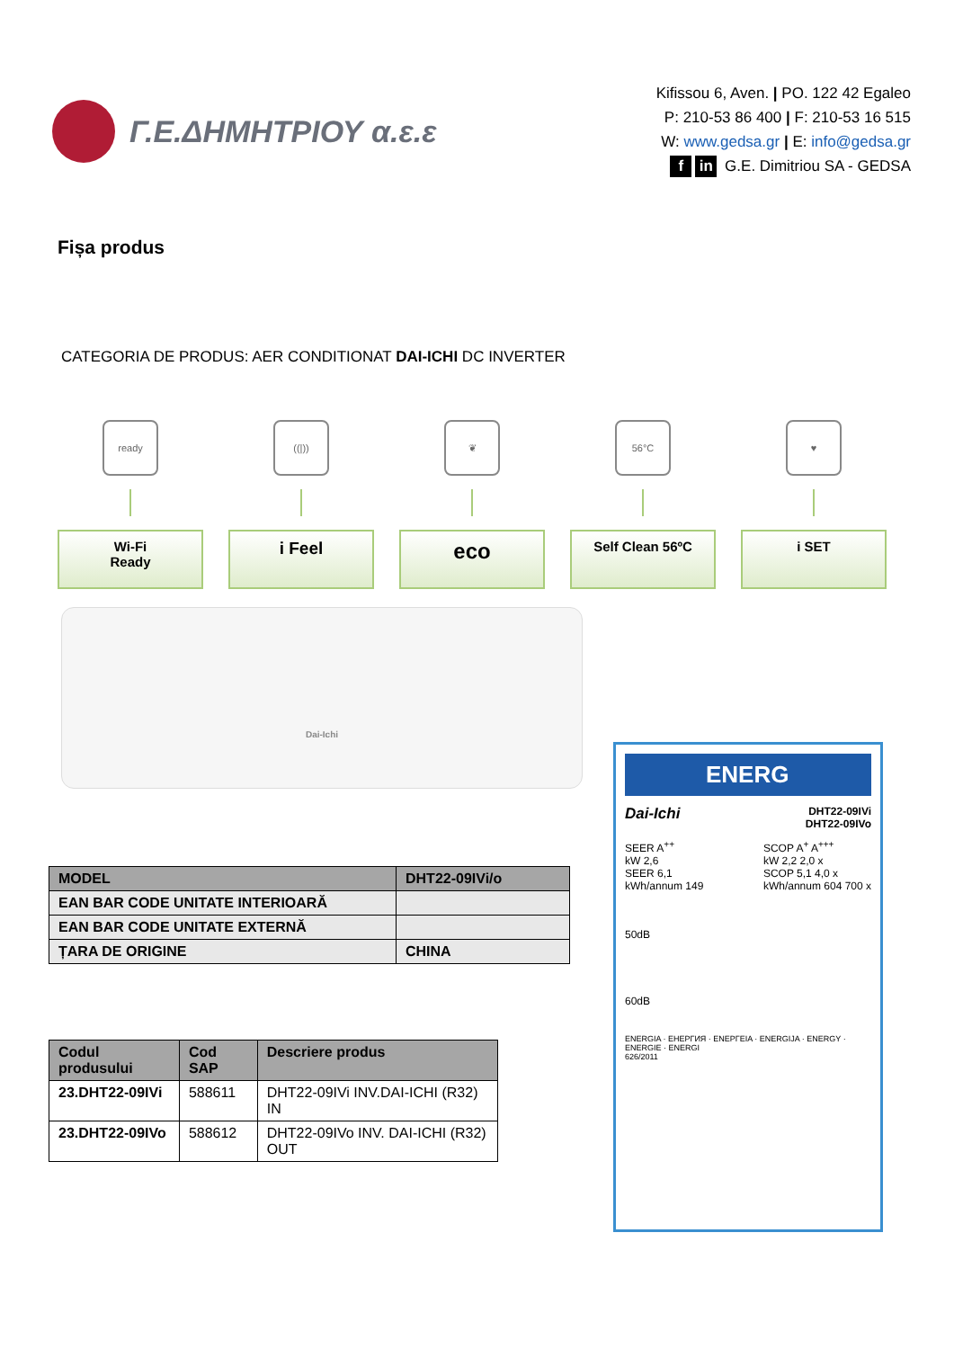Γ.Ε.ΔΗΜΗΤΡΙΟΥ α.ε.ε
Kifissou 6, Aven. | PO. 122 42 Egaleo
P: 210-53 86 400 | F: 210-53 16 515
W: www.gedsa.gr | E: info@gedsa.gr
f in G.E. Dimitriou SA - GEDSA
Fișa produs
CATEGORIA DE PRODUS: AER CONDITIONAT DAI-ICHI DC INVERTER
ready
Wi-Fi
Ready
((|))
i Feel
❦
eco
56°C
Self Clean 56ºC
♥
i SET
Dai-Ichi
| MODEL | DHT22-09IVi/o |
| EAN BAR CODE UNITATE INTERIOARĂ | |
| EAN BAR CODE UNITATE EXTERNĂ | |
| ȚARA DE ORIGINE | CHINA |
| Codul produsului | Cod SAP | Descriere produs |
| --- | --- | --- |
| 23.DHT22-09IVi | 588611 | DHT22-09IVi INV.DAI-ICHI (R32) IN |
| 23.DHT22-09IVo | 588612 | DHT22-09IVo INV. DAI-ICHI (R32) OUT |
ENERG
Dai-Ichi DHT22-09IVi
DHT22-09IVo
SEER A<sup>++</sup>
kW 2,6
SEER 6,1
kWh/annum 149
SCOP A<sup>+</sup> A<sup>+++</sup>
kW 2,2 2,0 x
SCOP 5,1 4,0 x
kWh/annum 604 700 x
50dB
60dB
ENERGIA · ЕНЕРГИЯ · ΕΝΕΡΓΕΙΑ · ENERGIJA · ENERGY · ENERGIE · ENERGI
626/2011